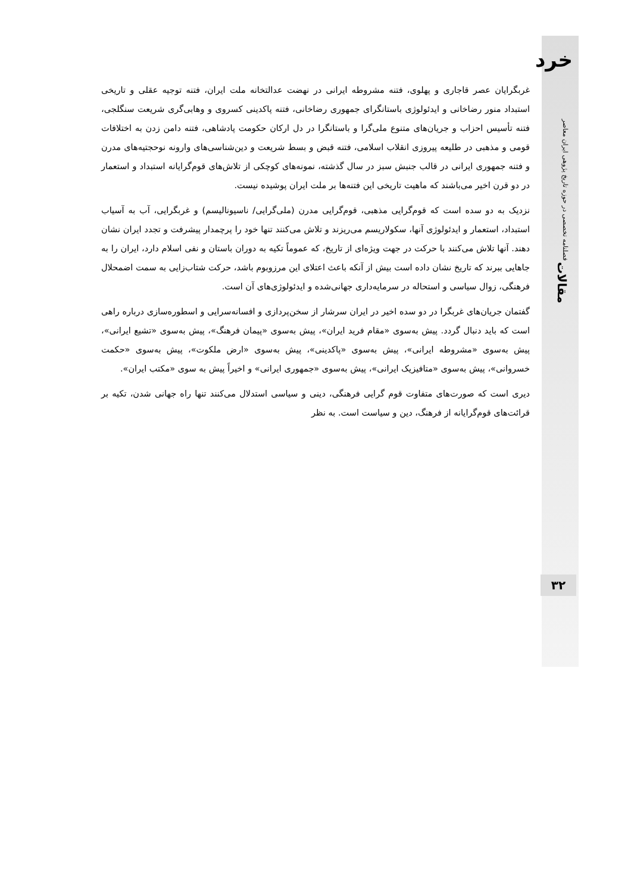خرد
فصلنامه تخصصی در حوزه تاریخ پژوهی ایران معاصر
مقالات
۳۲
غربگرایان عصر قاجاری و پهلوی، فتنه مشروطه ایرانی در نهضت عدالتخانه ملت ایران، فتنه توجیه عقلی و تاریخی استبداد منور رضاخانی و ایدئولوژی باستانگرای جمهوری رضاخانی، فتنه پاکدینی کسروی و وهابی‌گری شریعت سنگلجی، فتنه تأسیس احزاب و جریان‌های متنوع ملی‌گرا و باستانگرا در دل ارکان حکومت پادشاهی، فتنه دامن زدن به اختلافات قومی و مذهبی در طلیعه پیروزی انقلاب اسلامی، فتنه قبض و بسط شریعت و دین‌شناسی‌های وارونه نوحجتیه‌های مدرن و فتنه جمهوری ایرانی در قالب جنبش سبز در سال گذشته، نمونه‌های کوچکی از تلاش‌های قوم‌گرایانه استبداد و استعمار در دو قرن اخیر می‌باشند که ماهیت تاریخی این فتنه‌ها بر ملت ایران پوشیده نیست.
نزدیک به دو سده است که قوم‌گرایی مذهبی، قوم‌گرایی مدرن (ملی‌گرایی/ ناسیونالیسم) و غربگرایی، آب به آسیاب استبداد، استعمار و ایدئولوژی آنها، سکولاریسم می‌ریزند و تلاش می‌کنند تنها خود را پرچمدار پیشرفت و تجدد ایران نشان دهند. آنها تلاش می‌کنند با حرکت در جهت ویژه‌ای از تاریخ، که عموماً تکیه به دوران باستان و نفی اسلام دارد، ایران را به جاهایی ببرند که تاریخ نشان داده است بیش از آنکه باعث اعتلای این مرزوبوم باشد، حرکت شتاب‌زایی به سمت اضمحلال فرهنگی، زوال سیاسی و استحاله در سرمایه‌داری جهانی‌شده و ایدئولوژی‌های آن است.
گفتمان جریان‌های غربگرا در دو سده اخیر در ایران سرشار از سخن‌پردازی و افسانه‌سرایی و اسطوره‌سازی درباره راهی است که باید دنبال گردد. پیش به‌سوی «مقام فرید ایران»، پیش به‌سوی «پیمان فرهنگ»، پیش به‌سوی «تشیع ایرانی»، پیش به‌سوی «مشروطه ایرانی»، پیش به‌سوی «پاکدینی»، پیش به‌سوی «ارض ملکوت»، پیش به‌سوی «حکمت خسروانی»، پیش به‌سوی «متافیزیک ایرانی»، پیش به‌سوی «جمهوری ایرانی» و اخیراً پیش به سوی «مکتب ایران».
دیری است که صورت‌های متفاوت قوم گرایی فرهنگی، دینی و سیاسی استدلال می‌کنند تنها راه جهانی شدن، تکیه بر قرائت‌های قوم‌گرایانه از فرهنگ، دین و سیاست است. به نظر